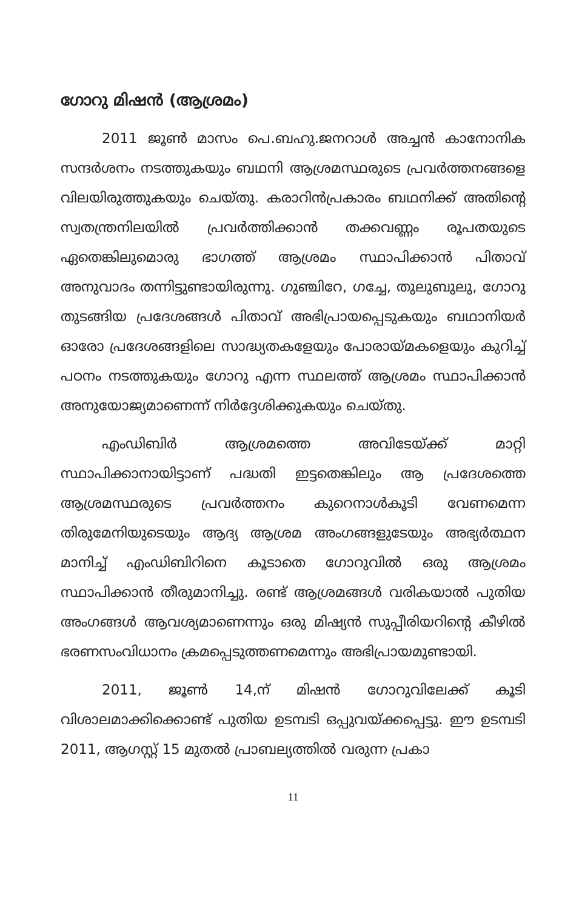ഗോറു മിഷൻ (ആശ്രമം)
2011 ജൂൺ മാസം പെ.ബഹു.ജനറാൾ അച്ചൻ കാനോനിക സന്ദർശനം നടത്തുകയും ബഥനി ആശ്രമസ്ഥരുടെ പ്രവർത്തനങ്ങളെ വിലയിരുത്തുകയും ചെയ്തു. കരാറിൻപ്രകാരം ബഥനിക്ക് അതിന്റെ സ്വതന്ത്രനിലയിൽ പ്രവർത്തിക്കാൻ തക്കവണ്ണം രൂപതയുടെ ഏതെങ്കിലുമൊരു ഭാഗത്ത് ആശ്രമം സ്ഥാപിക്കാൻ പിതാവ് അനുവാദം തന്നിട്ടുണ്ടായിരുന്നു. ഗുഞ്ചിറേ, ഗച്ചേ, തുലുബുലു, ഗോറു തുടങ്ങിയ പ്രദേശങ്ങൾ പിതാവ് അഭിപ്രായപ്പെടുകയും ബഥാനിയർ ഓരോ പ്രദേശങ്ങളിലെ സാദ്ധ്യതകളേയും പോരായ്മകളെയും കുറിച്ച് പഠനം നടത്തുകയും ഗോറു എന്ന സ്ഥലത്ത് ആശ്രമം സ്ഥാപിക്കാൻ അനുയോജ്യമാണെന്ന് നിർദ്ദേശിക്കുകയും ചെയ്തു.
എംഡിബിർ ആശ്രമത്തെ അവിടേയ്ക്ക് മാറ്റി സ്ഥാപിക്കാനായിട്ടാണ് പദ്ധതി ഇട്ടതെങ്കിലും ആ പ്രദേശത്തെ ആശ്രമസ്ഥരുടെ പ്രവർത്തനം കുറെനാൾകൂടി വേണമെന്ന തിരുമേനിയുടെയും ആദ്യ ആശ്രമ അംഗങ്ങളുടേയും അഭ്യർത്ഥന മാനിച്ച് എംഡിബിറിനെ കൂടാതെ ഗോറുവിൽ ഒരു ആശ്രമം സ്ഥാപിക്കാൻ തീരുമാനിച്ചു. രണ്ട് ആശ്രമങ്ങൾ വരികയാൽ പുതിയ അംഗങ്ങൾ ആവശ്യമാണെന്നും ഒരു മിഷ്യൻ സുപ്പീരിയറിന്റെ കീഴിൽ ഭരണസംവിധാനം ക്രമപ്പെടുത്തണമെന്നും അഭിപ്രായമുണ്ടായി.
2011, ജൂൺ 14,ന് മിഷൻ ഗോറുവിലേക്ക് കൂടി വിശാലമാക്കിക്കൊണ്ട് പുതിയ ഉടമ്പടി ഒപ്പുവയ്ക്കപ്പെട്ടു. ഈ ഉടമ്പടി 2011, ആഗസ്റ്റ് 15 മുതൽ പ്രാബല്യത്തിൽ വരുന്ന പ്രകാ
11